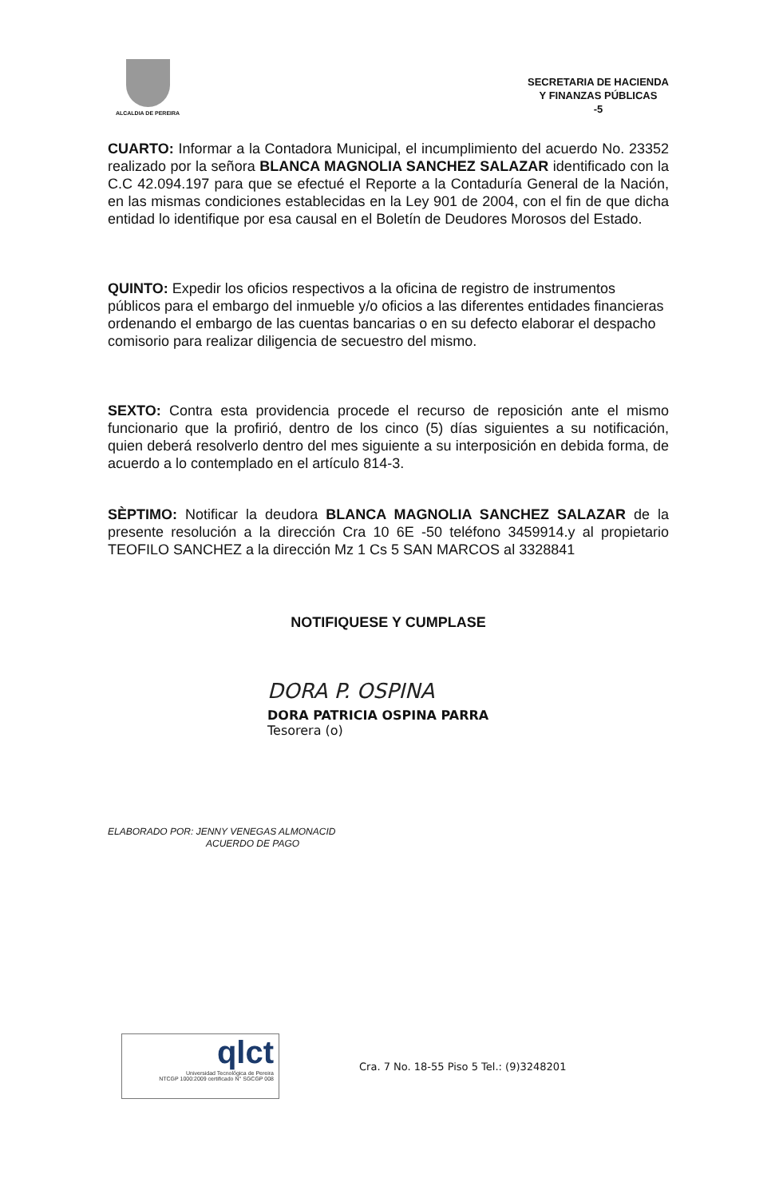ALCALDIA DE PEREIRA
SECRETARIA DE HACIENDA
Y FINANZAS PÚBLICAS
-5
CUARTO: Informar a la Contadora Municipal, el incumplimiento del acuerdo No. 23352 realizado por la señora BLANCA MAGNOLIA SANCHEZ SALAZAR identificado con la C.C 42.094.197 para que se efectué el Reporte a la Contaduría General de la Nación, en las mismas condiciones establecidas en la Ley 901 de 2004, con el fin de que dicha entidad lo identifique por esa causal en el Boletín de Deudores Morosos del Estado.
QUINTO: Expedir los oficios respectivos a la oficina de registro de instrumentos públicos para el embargo del inmueble y/o oficios a las diferentes entidades financieras ordenando el embargo de las cuentas bancarias o en su defecto elaborar el despacho comisorio para realizar diligencia de secuestro del mismo.
SEXTO: Contra esta providencia procede el recurso de reposición ante el mismo funcionario que la profirió, dentro de los cinco (5) días siguientes a su notificación, quien deberá resolverlo dentro del mes siguiente a su interposición en debida forma, de acuerdo a lo contemplado en el artículo 814-3.
SÈPTIMO: Notificar la deudora BLANCA MAGNOLIA SANCHEZ SALAZAR de la presente resolución a la dirección Cra 10 6E -50 teléfono 3459914.y al propietario TEOFILO SANCHEZ a la dirección Mz 1 Cs 5 SAN MARCOS al 3328841
NOTIFIQUESE Y CUMPLASE
DORA P. OSPINA
DORA PATRICIA OSPINA PARRA
Tesorera (o)
ELABORADO POR: JENNY VENEGAS ALMONACID
ACUERDO DE PAGO
qlct
Universidad Tecnológica de Pereira
NTCGP 1000:2009 certificado N° SGCGP 008
Cra. 7 No. 18-55 Piso 5 Tel.: (9)3248201